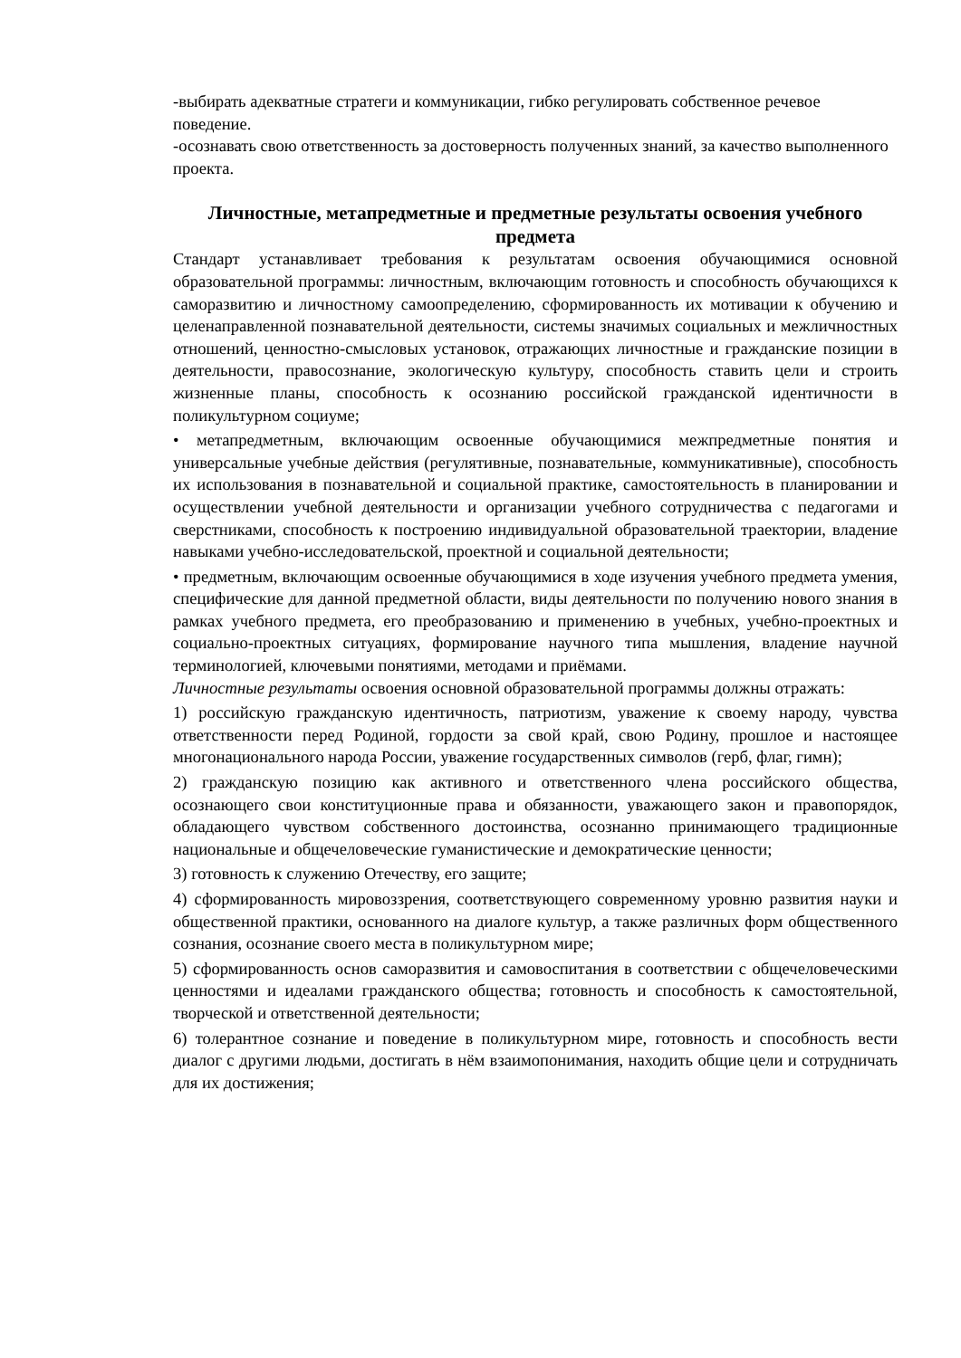-выбирать адекватные стратеги и коммуникации, гибко регулировать собственное речевое поведение.
-осознавать свою ответственность за достоверность полученных знаний, за качество выполненного проекта.
Личностные, метапредметные и предметные результаты освоения учебного предмета
Стандарт устанавливает требования к результатам освоения обучающимися основной образовательной программы: личностным, включающим готовность и способность обучающихся к саморазвитию и личностному самоопределению, сформированность их мотивации к обучению и целенаправленной познавательной деятельности, системы значимых социальных и межличностных отношений, ценностно-смысловых установок, отражающих личностные и гражданские позиции в деятельности, правосознание, экологическую культуру, способность ставить цели и строить жизненные планы, способность к осознанию российской гражданской идентичности в поликультурном социуме;
• метапредметным, включающим освоенные обучающимися межпредметные понятия и универсальные учебные действия (регулятивные, познавательные, коммуникативные), способность их использования в познавательной и социальной практике, самостоятельность в планировании и осуществлении учебной деятельности и организации учебного сотрудничества с педагогами и сверстниками, способность к построению индивидуальной образовательной траектории, владение навыками учебно-исследовательской, проектной и социальной деятельности;
• предметным, включающим освоенные обучающимися в ходе изучения учебного предмета умения, специфические для данной предметной области, виды деятельности по получению нового знания в рамках учебного предмета, его преобразованию и применению в учебных, учебно-проектных и социально-проектных ситуациях, формирование научного типа мышления, владение научной терминологией, ключевыми понятиями, методами и приёмами.
Личностные результаты освоения основной образовательной программы должны отражать:
1) российскую гражданскую идентичность, патриотизм, уважение к своему народу, чувства ответственности перед Родиной, гордости за свой край, свою Родину, прошлое и настоящее многонационального народа России, уважение государственных символов (герб, флаг, гимн);
2) гражданскую позицию как активного и ответственного члена российского общества, осознающего свои конституционные права и обязанности, уважающего закон и правопорядок, обладающего чувством собственного достоинства, осознанно принимающего традиционные национальные и общечеловеческие гуманистические и демократические ценности;
3) готовность к служению Отечеству, его защите;
4) сформированность мировоззрения, соответствующего современному уровню развития науки и общественной практики, основанного на диалоге культур, а также различных форм общественного сознания, осознание своего места в поликультурном мире;
5) сформированность основ саморазвития и самовоспитания в соответствии с общечеловеческими ценностями и идеалами гражданского общества; готовность и способность к самостоятельной, творческой и ответственной деятельности;
6) толерантное сознание и поведение в поликультурном мире, готовность и способность вести диалог с другими людьми, достигать в нём взаимопонимания, находить общие цели и сотрудничать для их достижения;